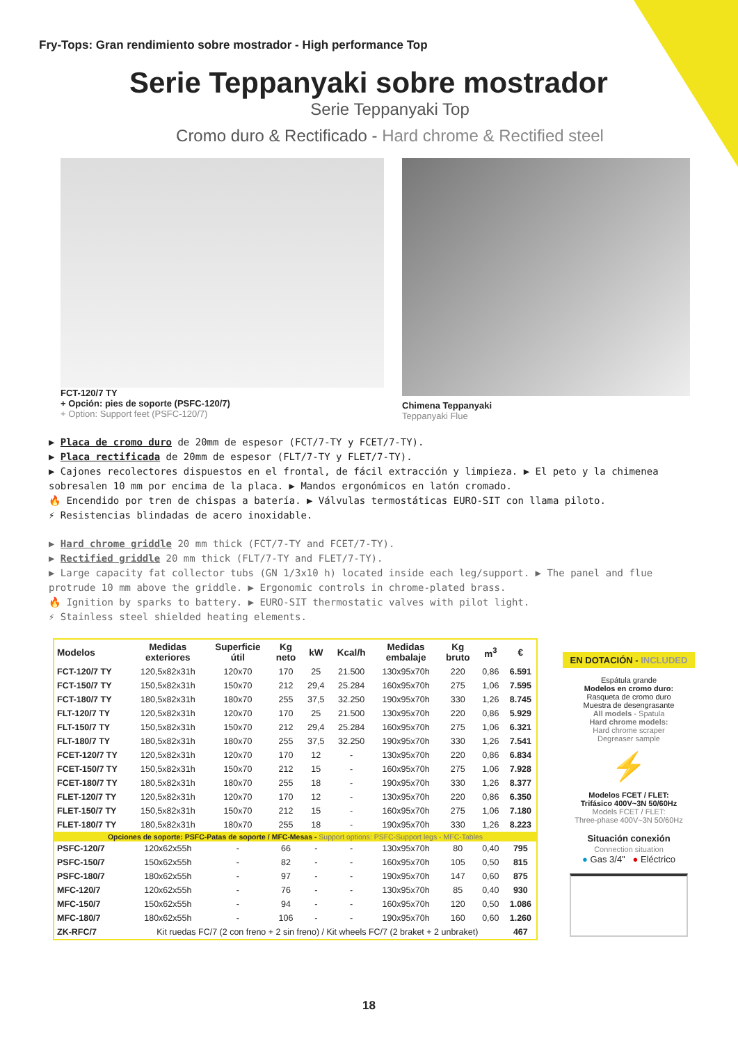Fry-Tops: Gran rendimiento sobre mostrador - High performance Top
Serie Teppanyaki sobre mostrador
Serie Teppanyaki Top
Cromo duro & Rectificado - Hard chrome & Rectified steel
FCT-120/7 TY
+ Opción: pies de soporte (PSFC-120/7)
+ Option: Support feet (PSFC-120/7)
Chimena Teppanyaki
Teppanyaki Flue
▶ Placa de cromo duro de 20mm de espesor (FCT/7-TY y FCET/7-TY).
▶ Placa rectificada de 20mm de espesor (FLT/7-TY y FLET/7-TY).
▶ Cajones recolectores dispuestos en el frontal, de fácil extracción y limpieza. ▶ El peto y la chimenea sobresalen 10 mm por encima de la placa. ▶ Mandos ergonómicos en latón cromado.
🔥 Encendido por tren de chispas a batería. ▶ Válvulas termostáticas EURO-SIT con llama piloto.
⚡ Resistencias blindadas de acero inoxidable.
▶ Hard chrome griddle 20 mm thick (FCT/7-TY and FCET/7-TY).
▶ Rectified griddle 20 mm thick (FLT/7-TY and FLET/7-TY).
▶ Large capacity fat collector tubs (GN 1/3x10 h) located inside each leg/support. ▶ The panel and flue protrude 10 mm above the griddle. ▶ Ergonomic controls in chrome-plated brass.
🔥 Ignition by sparks to battery. ▶ EURO-SIT thermostatic valves with pilot light.
⚡ Stainless steel shielded heating elements.
| Modelos | Medidas exteriores | Superficie útil | Kg neto | kW | Kcal/h | Medidas embalaje | Kg bruto | m<sup>3</sup> | € |
| --- | --- | --- | --- | --- | --- | --- | --- | --- | --- |
| FCT-120/7 TY | 120,5x82x31h | 120x70 | 170 | 25 | 21.500 | 130x95x70h | 220 | 0,86 | 6.591 |
| FCT-150/7 TY | 150,5x82x31h | 150x70 | 212 | 29,4 | 25.284 | 160x95x70h | 275 | 1,06 | 7.595 |
| FCT-180/7 TY | 180,5x82x31h | 180x70 | 255 | 37,5 | 32.250 | 190x95x70h | 330 | 1,26 | 8.745 |
| FLT-120/7 TY | 120,5x82x31h | 120x70 | 170 | 25 | 21.500 | 130x95x70h | 220 | 0,86 | 5.929 |
| FLT-150/7 TY | 150,5x82x31h | 150x70 | 212 | 29,4 | 25.284 | 160x95x70h | 275 | 1,06 | 6.321 |
| FLT-180/7 TY | 180,5x82x31h | 180x70 | 255 | 37,5 | 32.250 | 190x95x70h | 330 | 1,26 | 7.541 |
| FCET-120/7 TY | 120,5x82x31h | 120x70 | 170 | 12 | - | 130x95x70h | 220 | 0,86 | 6.834 |
| FCET-150/7 TY | 150,5x82x31h | 150x70 | 212 | 15 | - | 160x95x70h | 275 | 1,06 | 7.928 |
| FCET-180/7 TY | 180,5x82x31h | 180x70 | 255 | 18 | - | 190x95x70h | 330 | 1,26 | 8.377 |
| FLET-120/7 TY | 120,5x82x31h | 120x70 | 170 | 12 | - | 130x95x70h | 220 | 0,86 | 6.350 |
| FLET-150/7 TY | 150,5x82x31h | 150x70 | 212 | 15 | - | 160x95x70h | 275 | 1,06 | 7.180 |
| FLET-180/7 TY | 180,5x82x31h | 180x70 | 255 | 18 | - | 190x95x70h | 330 | 1,26 | 8.223 |
| Opciones de soporte: PSFC-Patas de soporte / MFC-Mesas - Support options: PSFC-Support legs - MFC-Tables | | | | | | | | | |
| PSFC-120/7 | 120x62x55h | - | 66 | - | - | 130x95x70h | 80 | 0,40 | 795 |
| PSFC-150/7 | 150x62x55h | - | 82 | - | - | 160x95x70h | 105 | 0,50 | 815 |
| PSFC-180/7 | 180x62x55h | - | 97 | - | - | 190x95x70h | 147 | 0,60 | 875 |
| MFC-120/7 | 120x62x55h | - | 76 | - | - | 130x95x70h | 85 | 0,40 | 930 |
| MFC-150/7 | 150x62x55h | - | 94 | - | - | 160x95x70h | 120 | 0,50 | 1.086 |
| MFC-180/7 | 180x62x55h | - | 106 | - | - | 190x95x70h | 160 | 0,60 | 1.260 |
| ZK-RFC/7 | Kit ruedas FC/7 (2 con freno + 2 sin freno) / Kit wheels FC/7 (2 braket + 2 unbraket) | | | | | | | | 467 |
EN DOTACIÓN - INCLUDED
Espátula grande
Modelos en cromo duro:
Rasqueta de cromo duro
Muestra de desengrasante
All models - Spatula
Hard chrome models:
Hard chrome scraper
Degreaser sample
⚡
Modelos FCET / FLET:
Trifásico 400V~3N 50/60Hz
Models FCET / FLET:
Three-phase 400V~3N 50/60Hz
Situación conexión
Connection situation
● Gas 3/4" ● Eléctrico
18